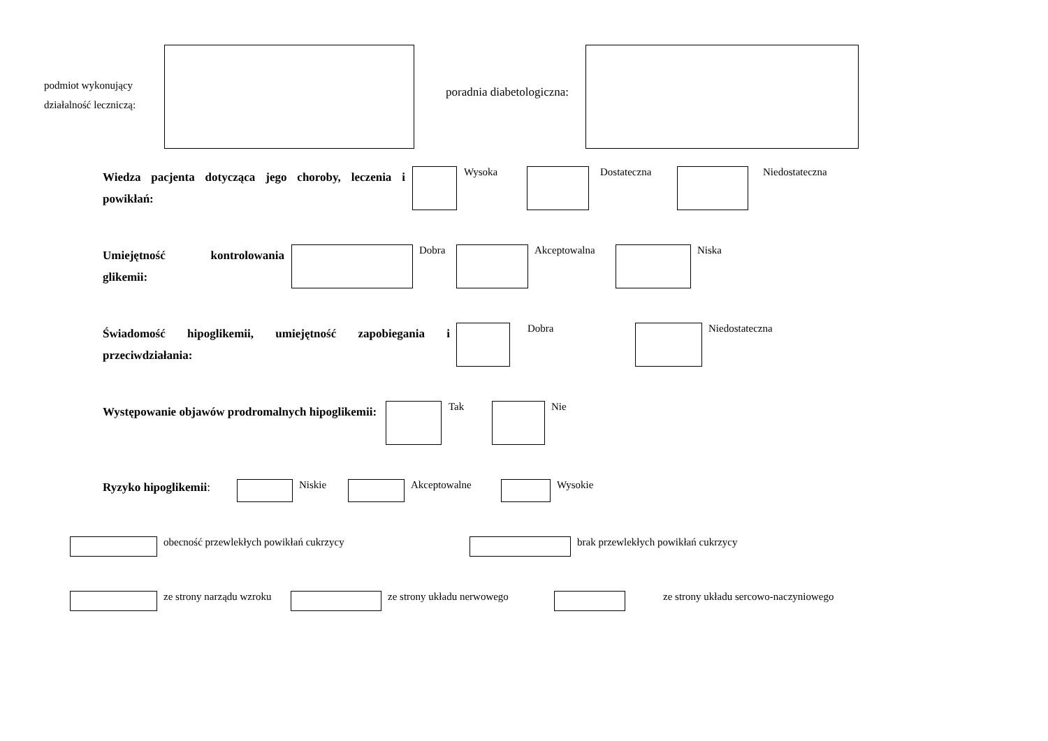podmiot wykonujący działalność leczniczą:
poradnia diabetologiczna:
Wiedza pacjenta dotycząca jego choroby, leczenia i powikłań:
Wysoka Dostateczna Niedostateczna
Umiejętność kontrolowania glikemii:
Dobra Akceptowalna Niska
Świadomość hipoglikemii, umiejętność zapobiegania i przeciwdziałania:
Dobra Niedostateczna
Występowanie objawów prodromalnych hipoglikemii:
Tak Nie
Ryzyko hipoglikemii:
Niskie Akceptowalne Wysokie
obecność przewlekłych powikłań cukrzycy brak przewlekłych powikłań cukrzycy
ze strony narządu wzroku
ze strony układu nerwowego ze strony układu sercowo-naczyniowego